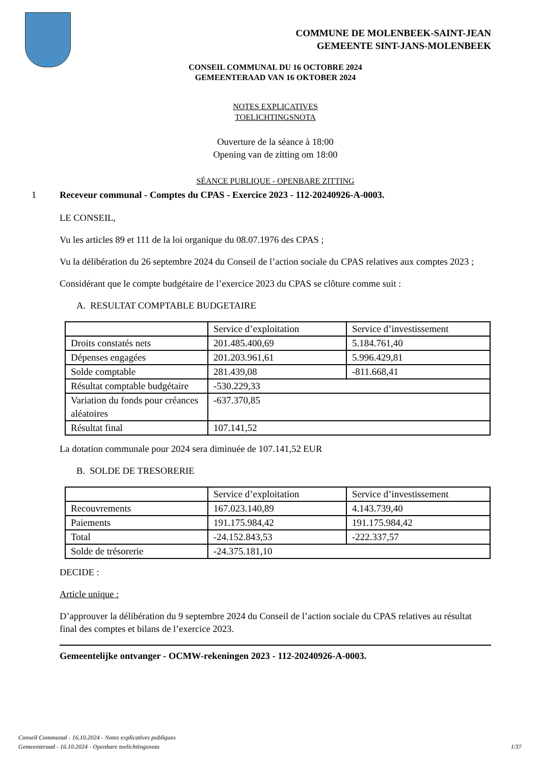COMMUNE DE MOLENBEEK-SAINT-JEAN
GEMEENTE SINT-JANS-MOLENBEEK
CONSEIL COMMUNAL DU 16 OCTOBRE 2024
GEMEENTERAAD VAN 16 OKTOBER 2024
NOTES EXPLICATIVES
TOELICHTINGSNOTA
Ouverture de la séance à 18:00
Opening van de zitting om 18:00
SÉANCE PUBLIQUE - OPENBARE ZITTING
1 Receveur communal - Comptes du CPAS - Exercice 2023 - 112-20240926-A-0003.
LE CONSEIL,
Vu les articles 89 et 111 de la loi organique du 08.07.1976 des CPAS ;
Vu la délibération du 26 septembre 2024 du Conseil de l’action sociale du CPAS relatives aux comptes 2023 ;
Considérant que le compte budgétaire de l’exercice 2023 du CPAS se clôture comme suit :
A. RESULTAT COMPTABLE BUDGETAIRE
| | Service d’exploitation | Service d’investissement |
| Droits constatés nets | 201.485.400,69 | 5.184.761,40 |
| Dépenses engagées | 201.203.961,61 | 5.996.429,81 |
| Solde comptable | 281.439,08 | -811.668,41 |
| Résultat comptable budgétaire | -530.229,33 | |
| Variation du fonds pour créances aléatoires | -637.370,85 | |
| Résultat final | 107.141,52 | |
La dotation communale pour 2024 sera diminuée de 107.141,52 EUR
B. SOLDE DE TRESORERIE
| | Service d’exploitation | Service d’investissement |
| Recouvrements | 167.023.140,89 | 4.143.739,40 |
| Paiements | 191.175.984,42 | 191.175.984,42 |
| Total | -24.152.843,53 | -222.337,57 |
| Solde de trésorerie | -24.375.181,10 | |
DECIDE :
Article unique :
D’approuver la délibération du 9 septembre 2024 du Conseil de l’action sociale du CPAS relatives au résultat final des comptes et bilans de l’exercice 2023.
Gemeentelijke ontvanger - OCMW-rekeningen 2023 - 112-20240926-A-0003.
Conseil Communal - 16.10.2024 - Notes explicatives publiques
Gemeenteraad - 16.10.2024 - Openbare toelichtingsnota
1/37